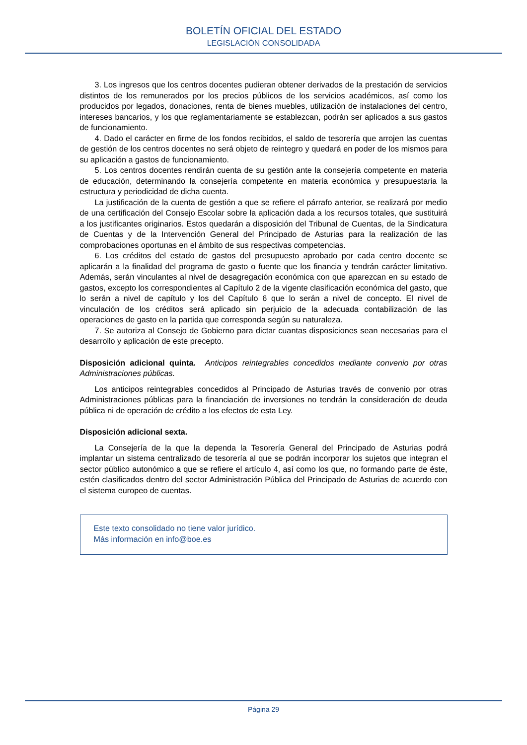BOLETÍN OFICIAL DEL ESTADO
LEGISLACIÓN CONSOLIDADA
3. Los ingresos que los centros docentes pudieran obtener derivados de la prestación de servicios distintos de los remunerados por los precios públicos de los servicios académicos, así como los producidos por legados, donaciones, renta de bienes muebles, utilización de instalaciones del centro, intereses bancarios, y los que reglamentariamente se establezcan, podrán ser aplicados a sus gastos de funcionamiento.
4. Dado el carácter en firme de los fondos recibidos, el saldo de tesorería que arrojen las cuentas de gestión de los centros docentes no será objeto de reintegro y quedará en poder de los mismos para su aplicación a gastos de funcionamiento.
5. Los centros docentes rendirán cuenta de su gestión ante la consejería competente en materia de educación, determinando la consejería competente en materia económica y presupuestaria la estructura y periodicidad de dicha cuenta.
La justificación de la cuenta de gestión a que se refiere el párrafo anterior, se realizará por medio de una certificación del Consejo Escolar sobre la aplicación dada a los recursos totales, que sustituirá a los justificantes originarios. Estos quedarán a disposición del Tribunal de Cuentas, de la Sindicatura de Cuentas y de la Intervención General del Principado de Asturias para la realización de las comprobaciones oportunas en el ámbito de sus respectivas competencias.
6. Los créditos del estado de gastos del presupuesto aprobado por cada centro docente se aplicarán a la finalidad del programa de gasto o fuente que los financia y tendrán carácter limitativo. Además, serán vinculantes al nivel de desagregación económica con que aparezcan en su estado de gastos, excepto los correspondientes al Capítulo 2 de la vigente clasificación económica del gasto, que lo serán a nivel de capítulo y los del Capítulo 6 que lo serán a nivel de concepto. El nivel de vinculación de los créditos será aplicado sin perjuicio de la adecuada contabilización de las operaciones de gasto en la partida que corresponda según su naturaleza.
7. Se autoriza al Consejo de Gobierno para dictar cuantas disposiciones sean necesarias para el desarrollo y aplicación de este precepto.
Disposición adicional quinta. Anticipos reintegrables concedidos mediante convenio por otras Administraciones públicas.
Los anticipos reintegrables concedidos al Principado de Asturias través de convenio por otras Administraciones públicas para la financiación de inversiones no tendrán la consideración de deuda pública ni de operación de crédito a los efectos de esta Ley.
Disposición adicional sexta.
La Consejería de la que la dependa la Tesorería General del Principado de Asturias podrá implantar un sistema centralizado de tesorería al que se podrán incorporar los sujetos que integran el sector público autonómico a que se refiere el artículo 4, así como los que, no formando parte de éste, estén clasificados dentro del sector Administración Pública del Principado de Asturias de acuerdo con el sistema europeo de cuentas.
Este texto consolidado no tiene valor jurídico.
Más información en info@boe.es
Página 29